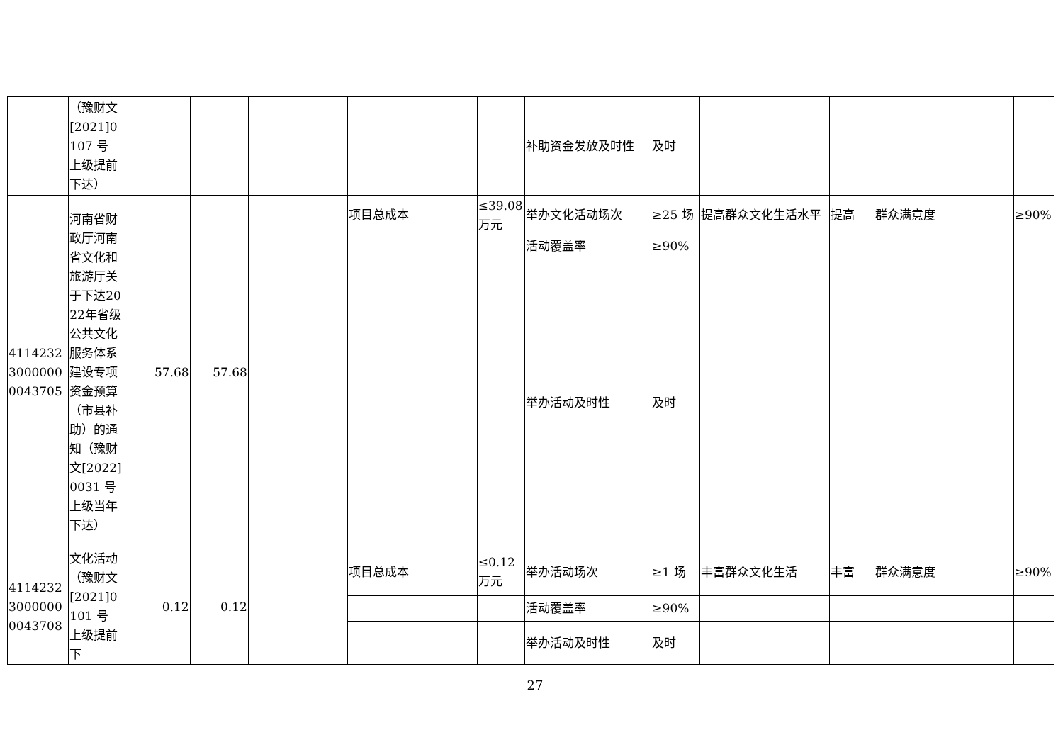| | （豫财文[2021]0107 号 上级提前下达） | | | | | | | 补助资金发放及时性 | 及时 | | | | |
| 411423230000000043705 | 河南省财政厅河南省文化和旅游厅关于下达2022年省级公共文化服务体系建设专项资金预算（市县补助）的通知（豫财文[2022]0031 号 上级当年下达） | 57.68 | 57.68 | | | 项目总成本 | ≤39.08万元 | 举办文化活动场次 | ≥25 场 | 提高群众文化生活水平 | 提高 | 群众满意度 | ≥90% |
| | | | | | | | | 活动覆盖率 | ≥90% | | | | |
| | | | | | | | | 举办活动及时性 | 及时 | | | | |
| 411423230000000043708 | 文化活动（豫财文[2021]0101 号 上级提前下 | 0.12 | 0.12 | | | 项目总成本 | ≤0.12万元 | 举办活动场次 | ≥1 场 | 丰富群众文化生活 | 丰富 | 群众满意度 | ≥90% |
| | | | | | | | | 活动覆盖率 | ≥90% | | | | |
| | | | | | | | | 举办活动及时性 | 及时 | | | | |
27